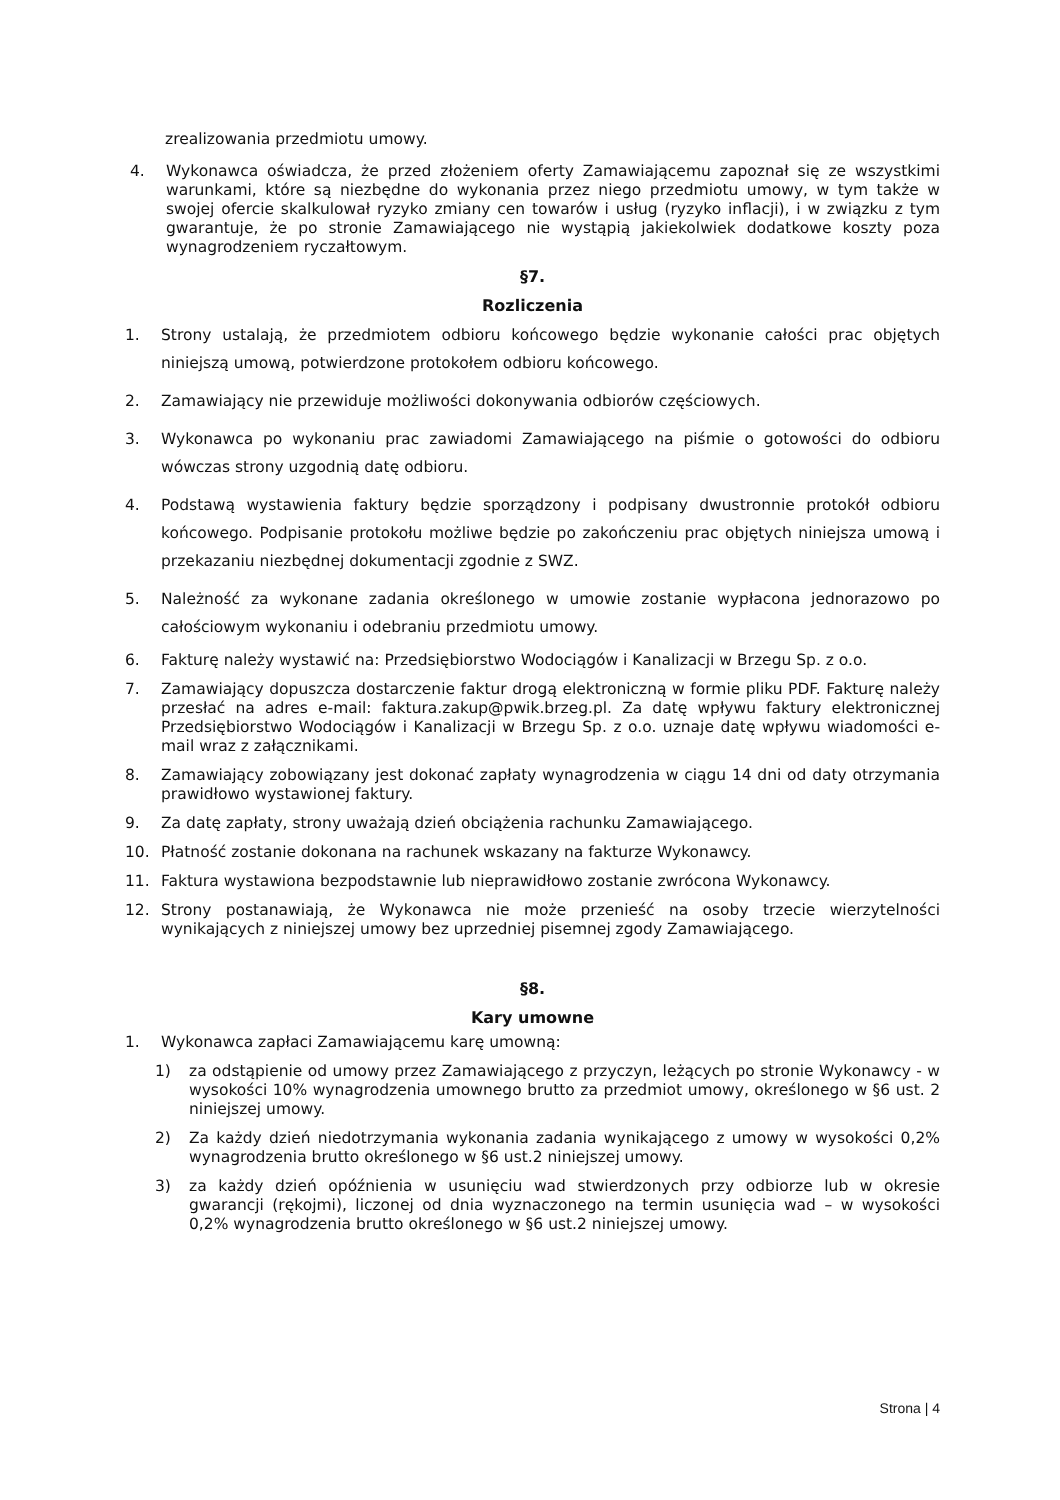zrealizowania przedmiotu umowy.
4. Wykonawca oświadcza, że przed złożeniem oferty Zamawiającemu zapoznał się ze wszystkimi warunkami, które są niezbędne do wykonania przez niego przedmiotu umowy, w tym także w swojej ofercie skalkulował ryzyko zmiany cen towarów i usług (ryzyko inflacji), i w związku z tym gwarantuje, że po stronie Zamawiającego nie wystąpią jakiekolwiek dodatkowe koszty poza wynagrodzeniem ryczałtowym.
§7.
Rozliczenia
1. Strony ustalają, że przedmiotem odbioru końcowego będzie wykonanie całości prac objętych niniejszą umową, potwierdzone protokołem odbioru końcowego.
2. Zamawiający nie przewiduje możliwości dokonywania odbiorów częściowych.
3. Wykonawca po wykonaniu prac zawiadomi Zamawiającego na piśmie o gotowości do odbioru wówczas strony uzgodnią datę odbioru.
4. Podstawą wystawienia faktury będzie sporządzony i podpisany dwustronnie protokół odbioru końcowego. Podpisanie protokołu możliwe będzie po zakończeniu prac objętych niniejsza umową i przekazaniu niezbędnej dokumentacji zgodnie z SWZ.
5. Należność za wykonane zadania określonego w umowie zostanie wypłacona jednorazowo po całościowym wykonaniu i odebraniu przedmiotu umowy.
6. Fakturę należy wystawić na: Przedsiębiorstwo Wodociągów i Kanalizacji w Brzegu Sp. z o.o.
7. Zamawiający dopuszcza dostarczenie faktur drogą elektroniczną w formie pliku PDF. Fakturę należy przesłać na adres e-mail: faktura.zakup@pwik.brzeg.pl. Za datę wpływu faktury elektronicznej Przedsiębiorstwo Wodociągów i Kanalizacji w Brzegu Sp. z o.o. uznaje datę wpływu wiadomości e-mail wraz z załącznikami.
8. Zamawiający zobowiązany jest dokonać zapłaty wynagrodzenia w ciągu 14 dni od daty otrzymania prawidłowo wystawionej faktury.
9. Za datę zapłaty, strony uważają dzień obciążenia rachunku Zamawiającego.
10. Płatność zostanie dokonana na rachunek wskazany na fakturze Wykonawcy.
11. Faktura wystawiona bezpodstawnie lub nieprawidłowo zostanie zwrócona Wykonawcy.
12. Strony postanawiają, że Wykonawca nie może przenieść na osoby trzecie wierzytelności wynikających z niniejszej umowy bez uprzedniej pisemnej zgody Zamawiającego.
§8.
Kary umowne
1. Wykonawca zapłaci Zamawiającemu karę umowną:
1) za odstąpienie od umowy przez Zamawiającego z przyczyn, leżących po stronie Wykonawcy - w wysokości 10% wynagrodzenia umownego brutto za przedmiot umowy, określonego w §6 ust. 2 niniejszej umowy.
2) Za każdy dzień niedotrzymania wykonania zadania wynikającego z umowy w wysokości 0,2% wynagrodzenia brutto określonego w §6 ust.2 niniejszej umowy.
3) za każdy dzień opóźnienia w usunięciu wad stwierdzonych przy odbiorze lub w okresie gwarancji (rękojmi), liczonej od dnia wyznaczonego na termin usunięcia wad – w wysokości 0,2% wynagrodzenia brutto określonego w §6 ust.2 niniejszej umowy.
Strona | 4